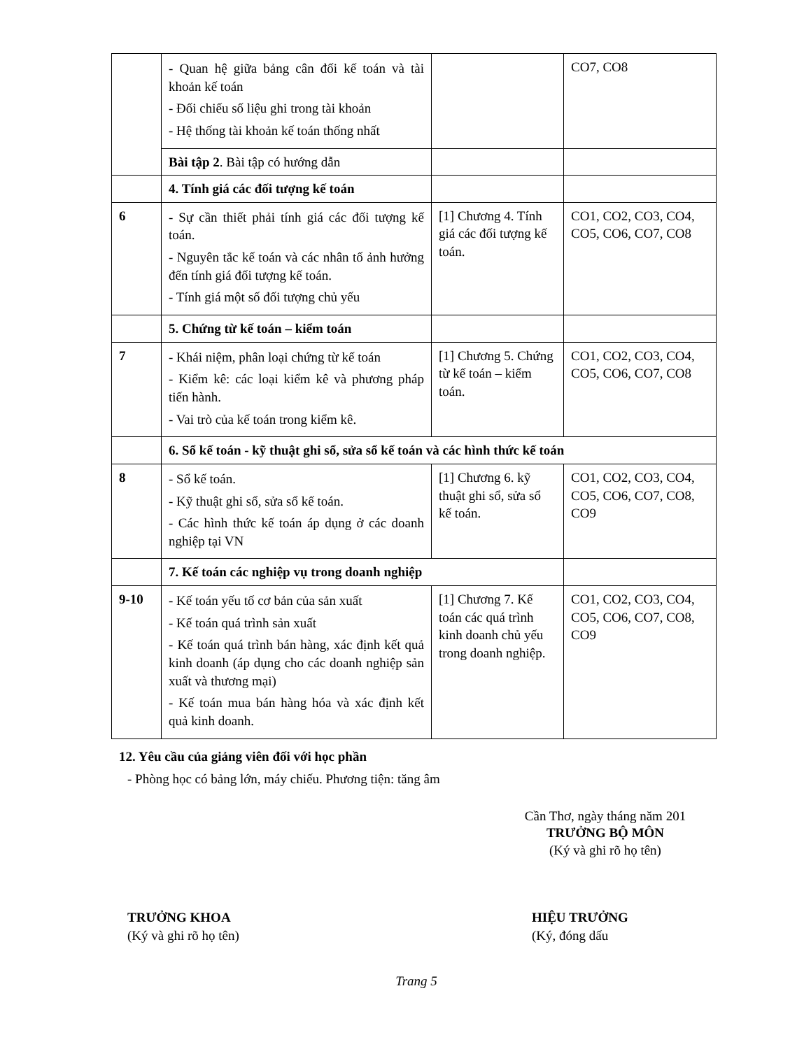| | - Quan hệ giữa bảng cân đối kế toán và tài khoản kế toán - Đối chiếu số liệu ghi trong tài khoản - Hệ thống tài khoản kế toán thống nhất | | CO7, CO8 |
| | Bài tập 2 . Bài tập có hướng dẫn | | |
| | 4. Tính giá các đối tượng kế toán | | |
| 6 | - Sự cần thiết phải tính giá các đối tượng kế toán. - Nguyên tắc kế toán và các nhân tố ảnh hưởng đến tính giá đối tượng kế toán. - Tính giá một số đối tượng chủ yếu | [1] Chương 4. Tính giá các đối tượng kế toán. | CO1, CO2, CO3, CO4, CO5, CO6, CO7, CO8 |
| | 5. Chứng từ kế toán – kiểm toán | | |
| 7 | - Khái niệm, phân loại chứng từ kế toán - Kiểm kê: các loại kiểm kê và phương pháp tiến hành. - Vai trò của kế toán trong kiểm kê. | [1] Chương 5. Chứng từ kế toán – kiểm toán. | CO1, CO2, CO3, CO4, CO5, CO6, CO7, CO8 |
| | 6. Sổ kế toán - kỹ thuật ghi sổ, sửa sổ kế toán và các hình thức kế toán | | |
| 8 | - Sổ kế toán. - Kỹ thuật ghi sổ, sửa sổ kế toán. - Các hình thức kế toán áp dụng ở các doanh nghiệp tại VN | [1] Chương 6. kỹ thuật ghi sổ, sửa sổ kế toán. | CO1, CO2, CO3, CO4, CO5, CO6, CO7, CO8, CO9 |
| | 7. Kế toán các nghiệp vụ trong doanh nghiệp | | |
| 9-10 | - Kế toán yếu tố cơ bản của sản xuất - Kế toán quá trình sản xuất - Kế toán quá trình bán hàng, xác định kết quả kinh doanh (áp dụng cho các doanh nghiệp sản xuất và thương mại) - Kế toán mua bán hàng hóa và xác định kết quả kinh doanh. | [1] Chương 7. Kế toán các quá trình kinh doanh chủ yếu trong doanh nghiệp. | CO1, CO2, CO3, CO4, CO5, CO6, CO7, CO8, CO9 |
12. Yêu cầu của giảng viên đối với học phần
- Phòng học có bảng lớn, máy chiếu. Phương tiện: tăng âm
Cần Thơ, ngày tháng năm 201
TRƯỞNG BỘ MÔN
(Ký và ghi rõ họ tên)
TRƯỞNG KHOA
(Ký và ghi rõ họ tên)
HIỆU TRƯỞNG
(Ký, đóng dấu
Trang 5